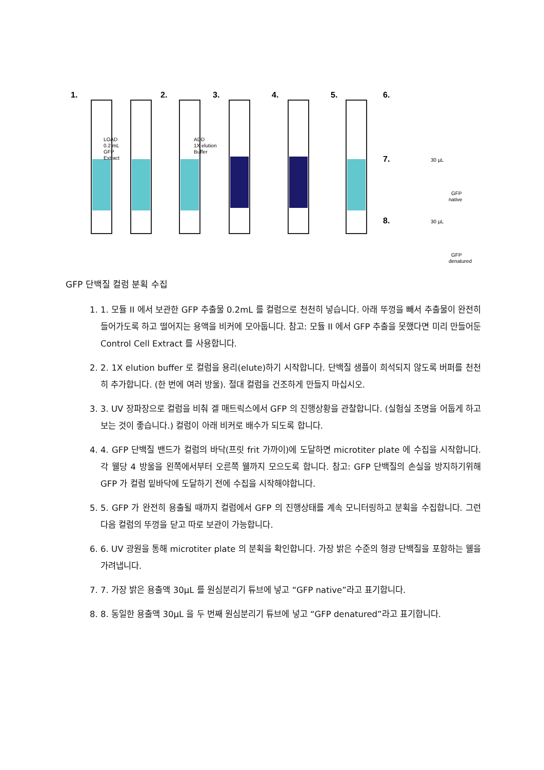1.
2.
3.
4.
5.
6.
7.
8.
LOAD
0.2 mL
GFP
Extract
ADD
1X elution
Buffer
30 µL
GFP
native
30 µL
GFP
denatured
GFP 단백질 컬럼 분획 수집
1. 1. 모듈 II 에서 보관한 GFP 추출물 0.2mL 를 컬럼으로 천천히 넣습니다. 아래 뚜껑을 빼서 추출물이 완전히 들어가도록 하고 떨어지는 용액을 비커에 모아둡니다. 참고: 모듈 II 에서 GFP 추출을 못했다면 미리 만들어둔 Control Cell Extract 를 사용합니다.
2. 2. 1X elution buffer 로 컬럼을 용리(elute)하기 시작합니다. 단백질 샘플이 희석되지 않도록 버퍼를 천천히 추가합니다. (한 번에 여러 방울). 절대 컬럼을 건조하게 만들지 마십시오.
3. 3. UV 장파장으로 컬럼을 비춰 겔 매트릭스에서 GFP 의 진행상황을 관찰합니다. (실험실 조명을 어둡게 하고 보는 것이 좋습니다.) 컬럼이 아래 비커로 배수가 되도록 합니다.
4. 4. GFP 단백질 밴드가 컬럼의 바닥(프릿 frit 가까이)에 도달하면 microtiter plate 에 수집을 시작합니다. 각 웰당 4 방울을 왼쪽에서부터 오른쪽 웰까지 모으도록 합니다. 참고: GFP 단백질의 손실을 방지하기위해 GFP 가 컬럼 밑바닥에 도달하기 전에 수집을 시작해야합니다.
5. 5. GFP 가 완전히 용출될 때까지 컬럼에서 GFP 의 진행상태를 계속 모니터링하고 분획을 수집합니다. 그런 다음 컬럼의 뚜껑을 닫고 따로 보관이 가능합니다.
6. 6. UV 광원을 통해 microtiter plate 의 분획을 확인합니다. 가장 밝은 수준의 형광 단백질을 포함하는 웰을 가려냅니다.
7. 7. 가장 밝은 용출액 30μL 를 원심분리기 튜브에 넣고 “GFP native”라고 표기합니다.
8. 8. 동일한 용출액 30μL 을 두 번째 원심분리기 튜브에 넣고 “GFP denatured”라고 표기합니다.